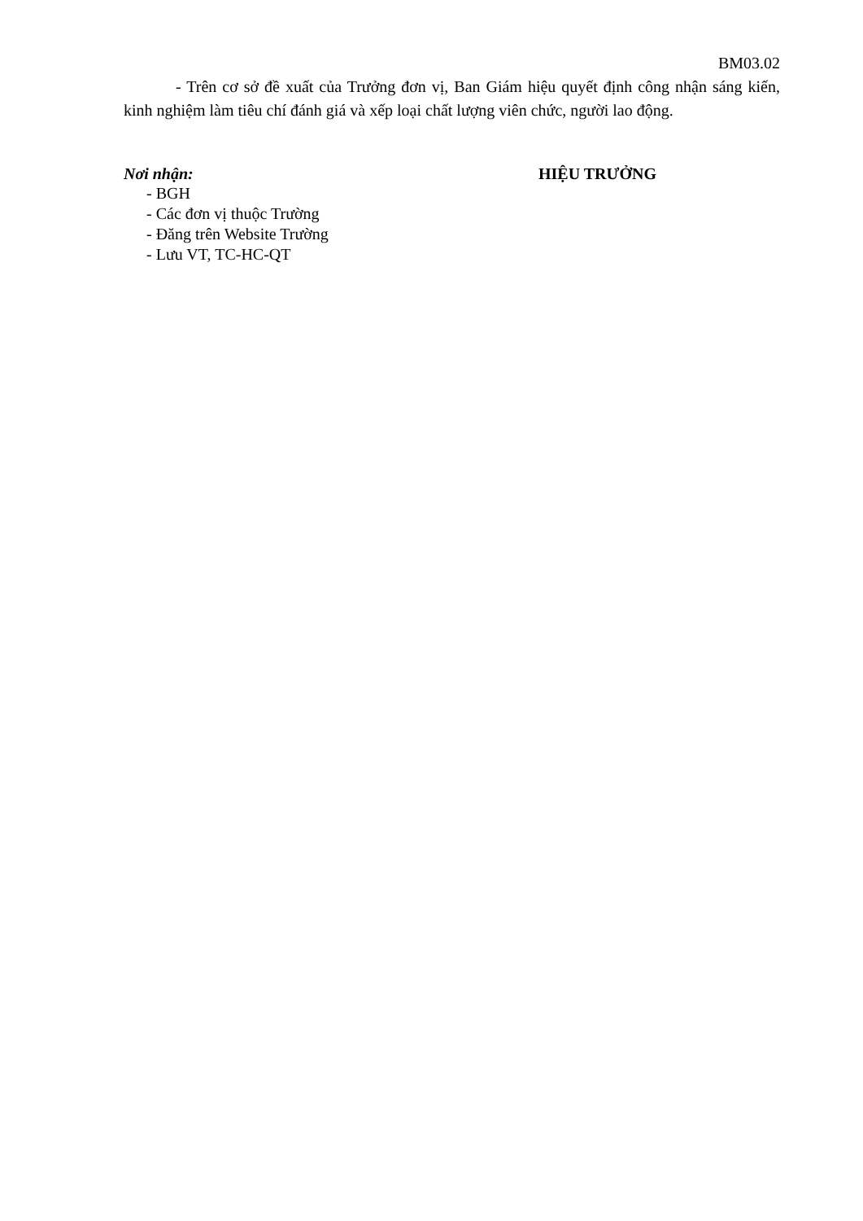BM03.02
- Trên cơ sở đề xuất của Trưởng đơn vị, Ban Giám hiệu quyết định công nhận sáng kiến, kinh nghiệm làm tiêu chí đánh giá và xếp loại chất lượng viên chức, người lao động.
Nơi nhận:
- BGH
- Các đơn vị thuộc Trường
- Đăng trên Website Trường
- Lưu VT, TC-HC-QT
HIỆU TRƯỞNG